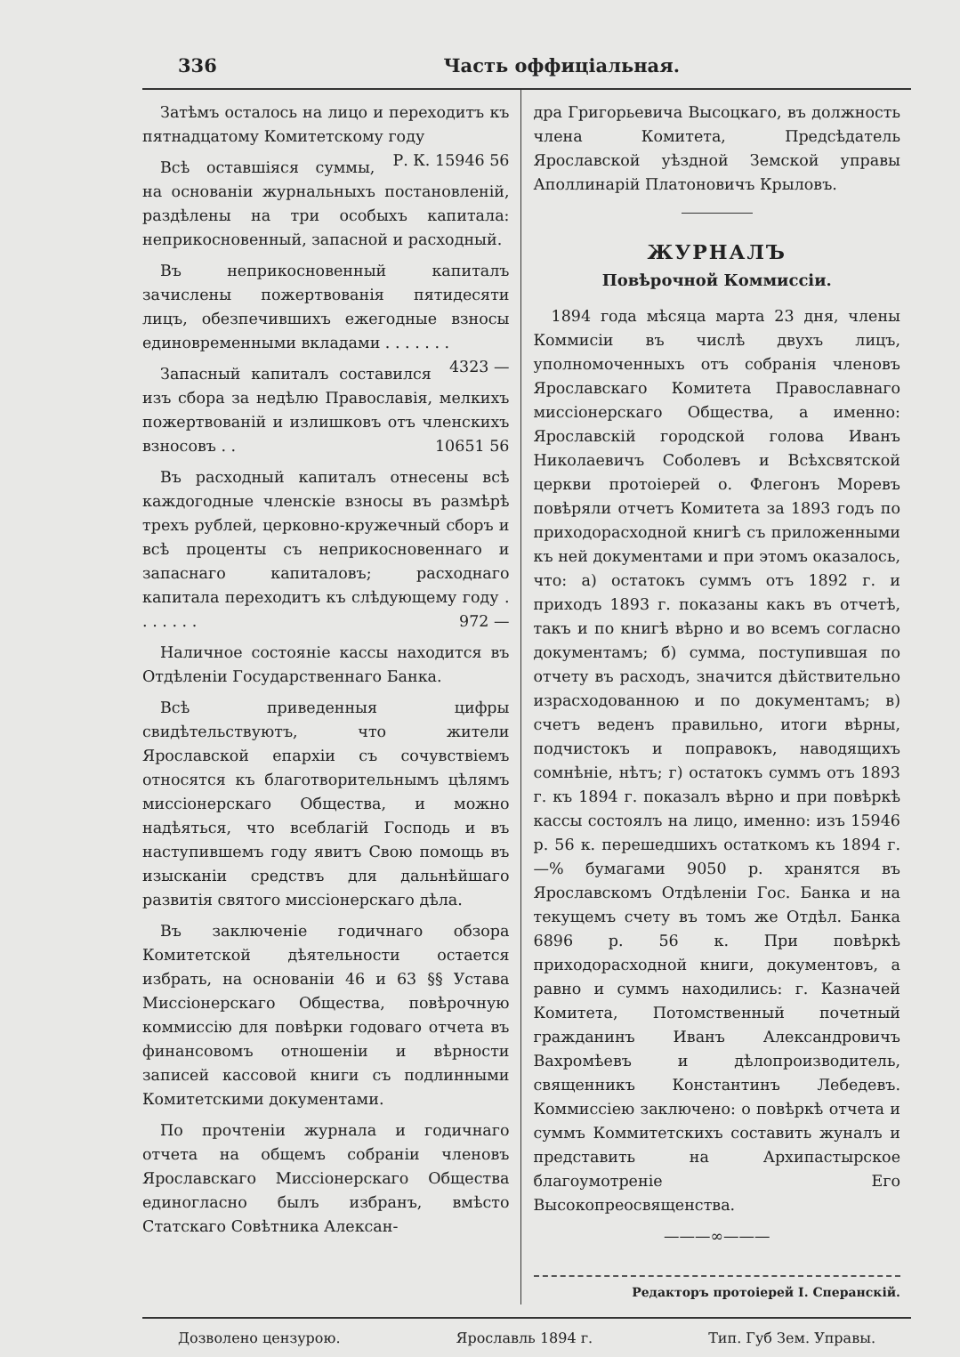336 Часть оффиціальная.
Затѣмъ осталось на лицо и переходитъ къ пятнадцатому Комитетскому году Р. К. 15946 56
Всѣ оставшіяся суммы, на основаніи журнальныхъ постановленій, раздѣлены на три особыхъ капитала: неприкосновенный, запасной и расходный.
Въ неприкосновенный капиталъ зачислены пожертвованія пятидесяти лицъ, обезпечившихъ ежегодные взносы единовременными вкладами . . . . . . . 4323 —
Запасный капиталъ составился изъ сбора за недѣлю Православія, мелкихъ пожертвованій и излишковъ отъ членскихъ взносовъ . . 10651 56
Въ расходный капиталъ отнесены всѣ каждогодные членскіе взносы въ размѣрѣ трехъ рублей, церковно-кружечный сборъ и всѣ проценты съ неприкосновеннаго и запаснаго капиталовъ; расходнаго капитала переходитъ къ слѣдующему году . . . . . . . 972 —
Наличное состояніе кассы находится въ Отдѣленіи Государственнаго Банка.
Всѣ приведенныя цифры свидѣтельствуютъ, что жители Ярославской епархіи съ сочувствіемъ относятся къ благотворительнымъ цѣлямъ миссіонерскаго Общества, и можно надѣяться, что всеблагій Господь и въ наступившемъ году явитъ Свою помощь въ изысканіи средствъ для дальнѣйшаго развитія святого миссіонерскаго дѣла.
Въ заключеніе годичнаго обзора Комитетской дѣятельности остается избрать, на основаніи 46 и 63 §§ Устава Миссіонерскаго Общества, повѣрочную коммиссію для повѣрки годоваго отчета въ финансовомъ отношеніи и вѣрности записей кассовой книги съ подлинными Комитетскими документами.
По прочтеніи журнала и годичнаго отчета на общемъ собраніи членовъ Ярославскаго Миссіонерскаго Общества единогласно былъ избранъ, вмѣсто Статскаго Совѣтника Алексан-
дра Григорьевича Высоцкаго, въ должность члена Комитета, Предсѣдатель Ярославской уѣздной Земской управы Аполлинарій Платоновичъ Крыловъ.
ЖУРНАЛЪ
Повѣрочной Коммиссіи.
1894 года мѣсяца марта 23 дня, члены Коммисіи въ числѣ двухъ лицъ, уполномоченныхъ отъ собранія членовъ Ярославскаго Комитета Православнаго миссіонерскаго Общества, а именно: Ярославскій городской голова Иванъ Николаевичъ Соболевъ и Всѣхсвятской церкви протоіерей о. Флегонъ Моревъ повѣряли отчетъ Комитета за 1893 годъ по приходорасходной книгѣ съ приложенными къ ней документами и при этомъ оказалось, что: а) остатокъ суммъ отъ 1892 г. и приходъ 1893 г. показаны какъ въ отчетѣ, такъ и по книгѣ вѣрно и во всемъ согласно документамъ; б) сумма, поступившая по отчету въ расходъ, значится дѣйствительно израсходованною и по документамъ; в) счетъ веденъ правильно, итоги вѣрны, подчистокъ и поправокъ, наводящихъ сомнѣніе, нѣтъ; г) остатокъ суммъ отъ 1893 г. къ 1894 г. показалъ вѣрно и при повѣркѣ кассы состоялъ на лицо, именно: изъ 15946 р. 56 к. перешедшихъ остаткомъ къ 1894 г.—% бумагами 9050 р. хранятся въ Ярославскомъ Отдѣленіи Гос. Банка и на текущемъ счету въ томъ же Отдѣл. Банка 6896 р. 56 к. При повѣркѣ приходорасходной книги, документовъ, а равно и суммъ находились: г. Казначей Комитета, Потомственный почетный гражданинъ Иванъ Александровичъ Вахромѣевъ и дѣлопроизводитель, священникъ Константинъ Лебедевъ. Коммиссіею заключено: о повѣркѣ отчета и суммъ Коммитетскихъ составить жуналъ и представить на Архипастырское благоумотреніе Его Высокопреосвященства.
———∞———
Редакторъ протоіерей І. Сперанскій.
Дозволено цензурою. Ярославль 1894 г. Тип. Губ Зем. Управы.